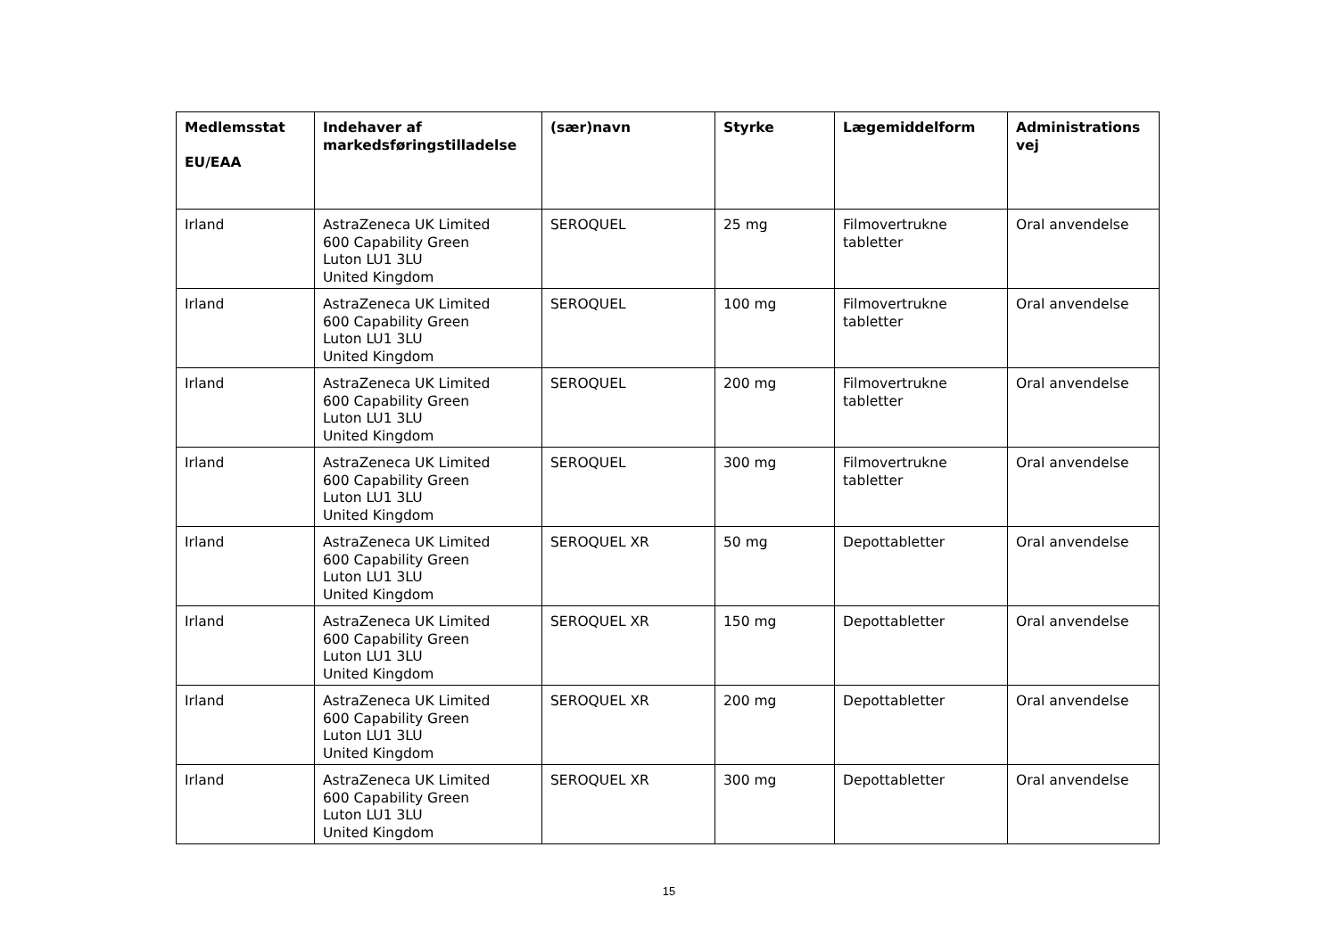| Medlemsstat EU/EAA | Indehaver af markedsføringstilladelse | (sær)navn | Styrke | Lægemiddelform | Administrations vej |
| --- | --- | --- | --- | --- | --- |
| Irland | AstraZeneca UK Limited 600 Capability Green Luton LU1 3LU United Kingdom | SEROQUEL | 25 mg | Filmovertrukne tabletter | Oral anvendelse |
| Irland | AstraZeneca UK Limited 600 Capability Green Luton LU1 3LU United Kingdom | SEROQUEL | 100 mg | Filmovertrukne tabletter | Oral anvendelse |
| Irland | AstraZeneca UK Limited 600 Capability Green Luton LU1 3LU United Kingdom | SEROQUEL | 200 mg | Filmovertrukne tabletter | Oral anvendelse |
| Irland | AstraZeneca UK Limited 600 Capability Green Luton LU1 3LU United Kingdom | SEROQUEL | 300 mg | Filmovertrukne tabletter | Oral anvendelse |
| Irland | AstraZeneca UK Limited 600 Capability Green Luton LU1 3LU United Kingdom | SEROQUEL XR | 50 mg | Depottabletter | Oral anvendelse |
| Irland | AstraZeneca UK Limited 600 Capability Green Luton LU1 3LU United Kingdom | SEROQUEL XR | 150 mg | Depottabletter | Oral anvendelse |
| Irland | AstraZeneca UK Limited 600 Capability Green Luton LU1 3LU United Kingdom | SEROQUEL XR | 200 mg | Depottabletter | Oral anvendelse |
| Irland | AstraZeneca UK Limited 600 Capability Green Luton LU1 3LU United Kingdom | SEROQUEL XR | 300 mg | Depottabletter | Oral anvendelse |
15